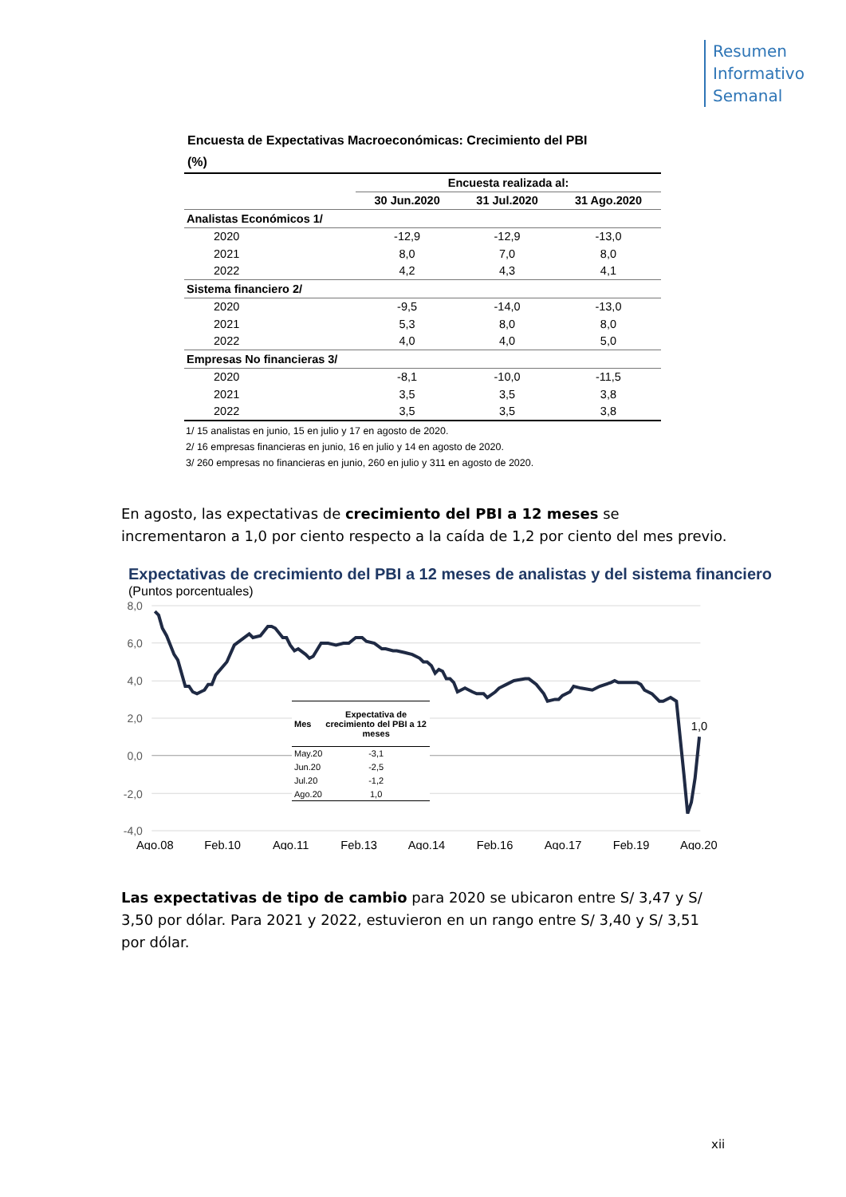Resumen
Informativo
Semanal
Encuesta de Expectativas Macroeconómicas: Crecimiento del PBI
(%)
| | Encuesta realizada al: | | |
| --- | --- | --- | --- |
| | 30 Jun.2020 | 31 Jul.2020 | 31 Ago.2020 |
| Analistas Económicos 1/ | | | |
| 2020 | -12,9 | -12,9 | -13,0 |
| 2021 | 8,0 | 7,0 | 8,0 |
| 2022 | 4,2 | 4,3 | 4,1 |
| Sistema financiero 2/ | | | |
| 2020 | -9,5 | -14,0 | -13,0 |
| 2021 | 5,3 | 8,0 | 8,0 |
| 2022 | 4,0 | 4,0 | 5,0 |
| Empresas No financieras 3/ | | | |
| 2020 | -8,1 | -10,0 | -11,5 |
| 2021 | 3,5 | 3,5 | 3,8 |
| 2022 | 3,5 | 3,5 | 3,8 |
1/ 15 analistas en junio, 15 en julio y 17 en agosto de 2020.
2/ 16 empresas financieras en junio, 16 en julio y 14 en agosto de 2020.
3/ 260 empresas no financieras en junio, 260 en julio y 311 en agosto de 2020.
En agosto, las expectativas de crecimiento del PBI a 12 meses se incrementaron a 1,0 por ciento respecto a la caída de 1,2 por ciento del mes previo.
Expectativas de crecimiento del PBI a 12 meses de analistas y del sistema financiero
(Puntos porcentuales)
8,0
6,0
4,0
2,0
0,0
-2,0
-4,0
Ago.08
Feb.10
Ago.11
Feb.13
Ago.14
Feb.16
Ago.17
Feb.19
Ago.20
1,0
| Mes | Expectativa de crecimiento del PBI a 12 meses |
| --- | --- |
| May.20 | -3,1 |
| Jun.20 | -2,5 |
| Jul.20 | -1,2 |
| Ago.20 | 1,0 |
Las expectativas de tipo de cambio para 2020 se ubicaron entre S/ 3,47 y S/ 3,50 por dólar. Para 2021 y 2022, estuvieron en un rango entre S/ 3,40 y S/ 3,51 por dólar.
xii